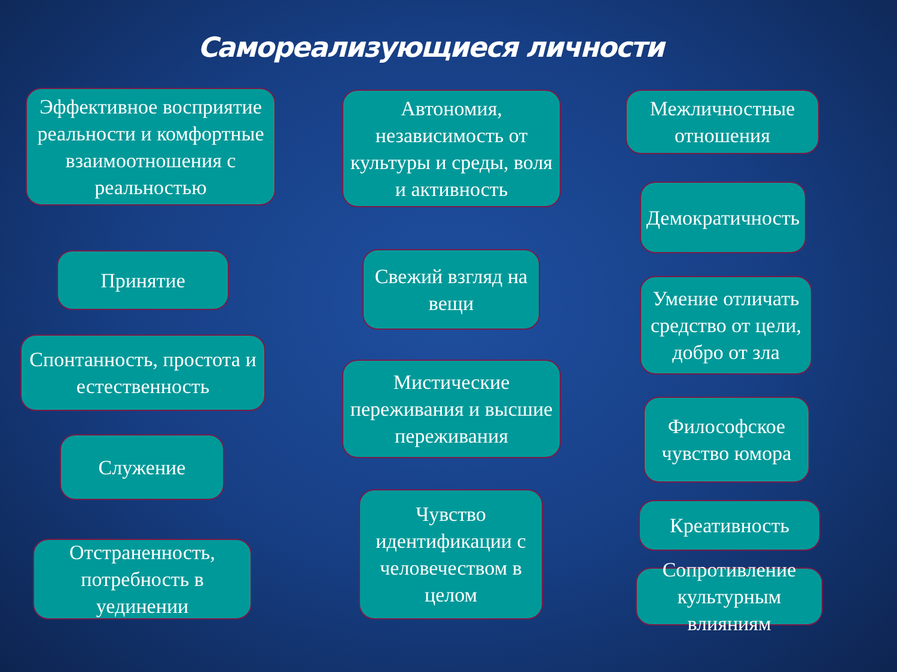Самореализующиеся личности
Эффективное восприятие реальности и комфортные взаимоотношения с реальностью
Принятие
Спонтанность, простота и естественность
Служение
Отстраненность, потребность в уединении
Автономия, независимость от культуры и среды, воля и активность
Свежий взгляд на вещи
Мистические переживания и высшие переживания
Чувство идентификации с человечеством в целом
Межличностные отношения
Демократичность
Умение отличать средство от цели, добро от зла
Философское чувство юмора
Креативность
Сопротивление культурным влияниям